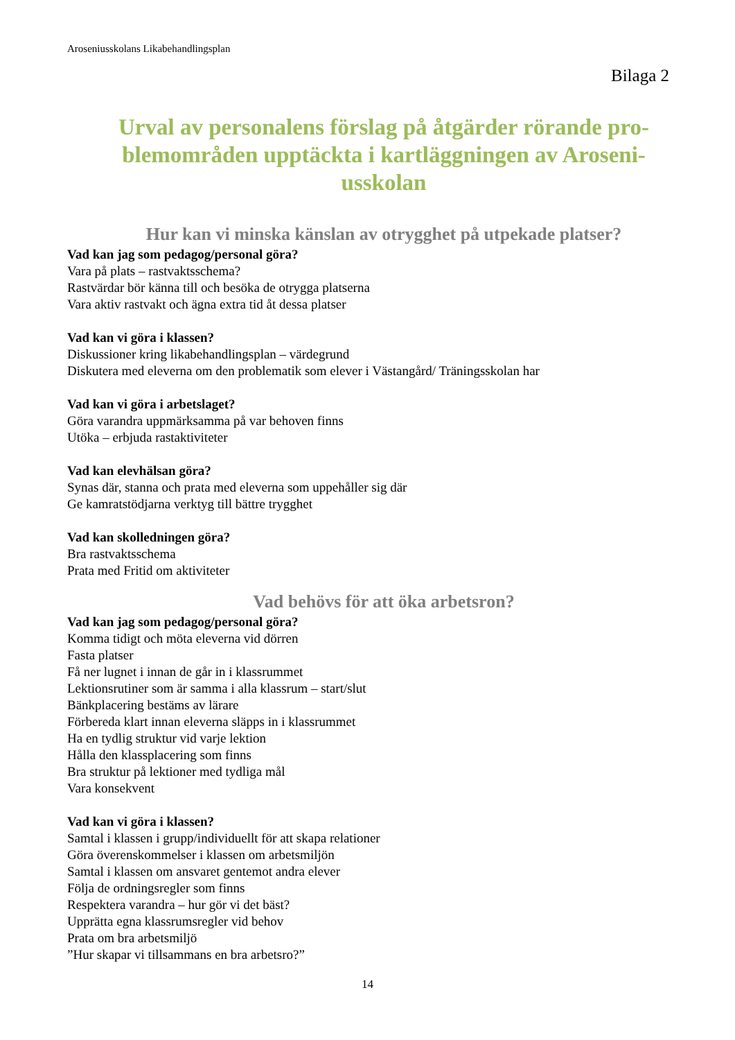Aroseniusskolans Likabehandlingsplan
Bilaga 2
Urval av personalens förslag på åtgärder rörande pro-blemområden upptäckta i kartläggningen av Aroseni-usskolan
Hur kan vi minska känslan av otrygghet på utpekade platser?
Vad kan jag som pedagog/personal göra?
Vara på plats – rastvaktsschema?
Rastvärdar bör känna till och besöka de otrygga platserna
Vara aktiv rastvakt och ägna extra tid åt dessa platser
Vad kan vi göra i klassen?
Diskussioner kring likabehandlingsplan – värdegrund
Diskutera med eleverna om den problematik som elever i Västangård/ Träningsskolan har
Vad kan vi göra i arbetslaget?
Göra varandra uppmärksamma på var behoven finns
Utöka – erbjuda rastaktiviteter
Vad kan elevhälsan göra?
Synas där, stanna och prata med eleverna som uppehåller sig där
Ge kamratstödjarna verktyg till bättre trygghet
Vad kan skolledningen göra?
Bra rastvaktsschema
Prata med Fritid om aktiviteter
Vad behövs för att öka arbetsron?
Vad kan jag som pedagog/personal göra?
Komma tidigt och möta eleverna vid dörren
Fasta platser
Få ner lugnet i innan de går in i klassrummet
Lektionsrutiner som är samma i alla klassrum – start/slut
Bänkplacering bestäms av lärare
Förbereda klart innan eleverna släpps in i klassrummet
Ha en tydlig struktur vid varje lektion
Hålla den klassplacering som finns
Bra struktur på lektioner med tydliga mål
Vara konsekvent
Vad kan vi göra i klassen?
Samtal i klassen i grupp/individuellt för att skapa relationer
Göra överenskommelser i klassen om arbetsmiljön
Samtal i klassen om ansvaret gentemot andra elever
Följa de ordningsregler som finns
Respektera varandra – hur gör vi det bäst?
Upprätta egna klassrumsregler vid behov
Prata om bra arbetsmiljö
”Hur skapar vi tillsammans en bra arbetsro?”
14